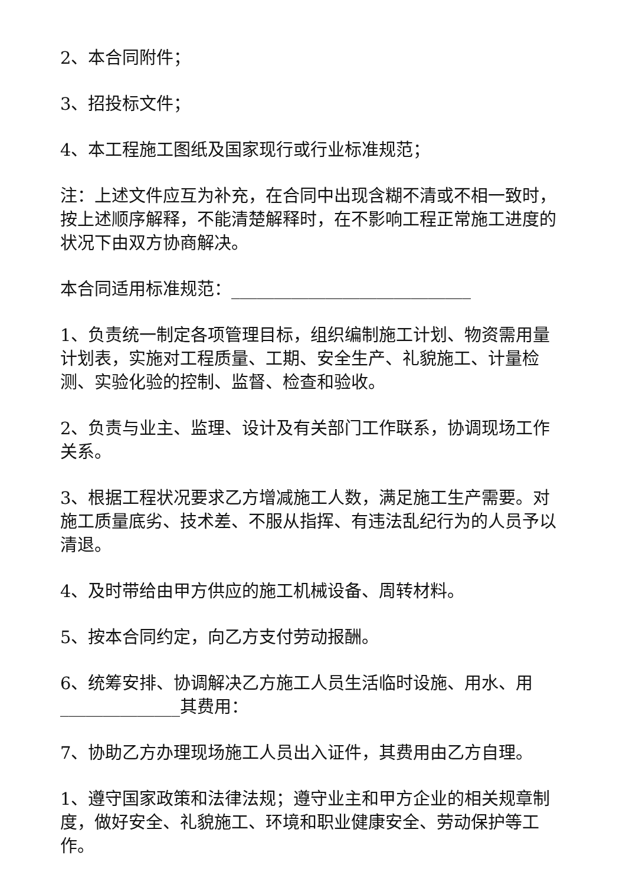2、本合同附件；
3、招投标文件；
4、本工程施工图纸及国家现行或行业标准规范；
注：上述文件应互为补充，在合同中出现含糊不清或不相一致时，按上述顺序解释，不能清楚解释时，在不影响工程正常施工进度的状况下由双方协商解决。
本合同适用标准规范：____________________________
1、负责统一制定各项管理目标，组织编制施工计划、物资需用量计划表，实施对工程质量、工期、安全生产、礼貌施工、计量检测、实验化验的控制、监督、检查和验收。
2、负责与业主、监理、设计及有关部门工作联系，协调现场工作关系。
3、根据工程状况要求乙方增减施工人数，满足施工生产需要。对施工质量底劣、技术差、不服从指挥、有违法乱纪行为的人员予以清退。
4、及时带给由甲方供应的施工机械设备、周转材料。
5、按本合同约定，向乙方支付劳动报酬。
6、统筹安排、协调解决乙方施工人员生活临时设施、用水、用______________其费用：
7、协助乙方办理现场施工人员出入证件，其费用由乙方自理。
1、遵守国家政策和法律法规；遵守业主和甲方企业的相关规章制度，做好安全、礼貌施工、环境和职业健康安全、劳动保护等工作。